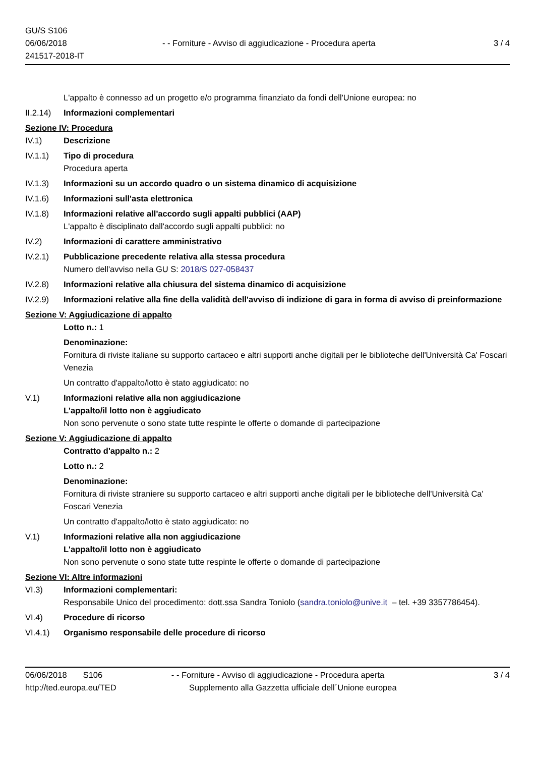GU/S S106
06/06/2018
241517-2018-IT
- - Forniture - Avviso di aggiudicazione - Procedura aperta
3 / 4
L'appalto è connesso ad un progetto e/o programma finanziato da fondi dell'Unione europea: no
II.2.14)
Informazioni complementari
Sezione IV: Procedura
IV.1) Descrizione
IV.1.1) Tipo di procedura
Procedura aperta
IV.1.3) Informazioni su un accordo quadro o un sistema dinamico di acquisizione
IV.1.6) Informazioni sull'asta elettronica
IV.1.8) Informazioni relative all'accordo sugli appalti pubblici (AAP)
L'appalto è disciplinato dall'accordo sugli appalti pubblici: no
IV.2) Informazioni di carattere amministrativo
IV.2.1) Pubblicazione precedente relativa alla stessa procedura
Numero dell'avviso nella GU S: 2018/S 027-058437
IV.2.8) Informazioni relative alla chiusura del sistema dinamico di acquisizione
IV.2.9) Informazioni relative alla fine della validità dell'avviso di indizione di gara in forma di avviso di preinformazione
Sezione V: Aggiudicazione di appalto
Lotto n.: 1
Denominazione:
Fornitura di riviste italiane su supporto cartaceo e altri supporti anche digitali per le biblioteche dell'Università Ca' Foscari Venezia
Un contratto d'appalto/lotto è stato aggiudicato: no
V.1) Informazioni relative alla non aggiudicazione
L'appalto/il lotto non è aggiudicato
Non sono pervenute o sono state tutte respinte le offerte o domande di partecipazione
Sezione V: Aggiudicazione di appalto
Contratto d'appalto n.: 2
Lotto n.: 2
Denominazione:
Fornitura di riviste straniere su supporto cartaceo e altri supporti anche digitali per le biblioteche dell'Università Ca' Foscari Venezia
Un contratto d'appalto/lotto è stato aggiudicato: no
V.1) Informazioni relative alla non aggiudicazione
L'appalto/il lotto non è aggiudicato
Non sono pervenute o sono state tutte respinte le offerte o domande di partecipazione
Sezione VI: Altre informazioni
VI.3) Informazioni complementari:
Responsabile Unico del procedimento: dott.ssa Sandra Toniolo (sandra.toniolo@unive.it – tel. +39 3357786454).
VI.4) Procedure di ricorso
VI.4.1) Organismo responsabile delle procedure di ricorso
06/06/2018 S106 - - Forniture - Avviso di aggiudicazione - Procedura aperta
3 / 4
http://ted.europa.eu/TED Supplemento alla Gazzetta ufficiale dell´Unione europea